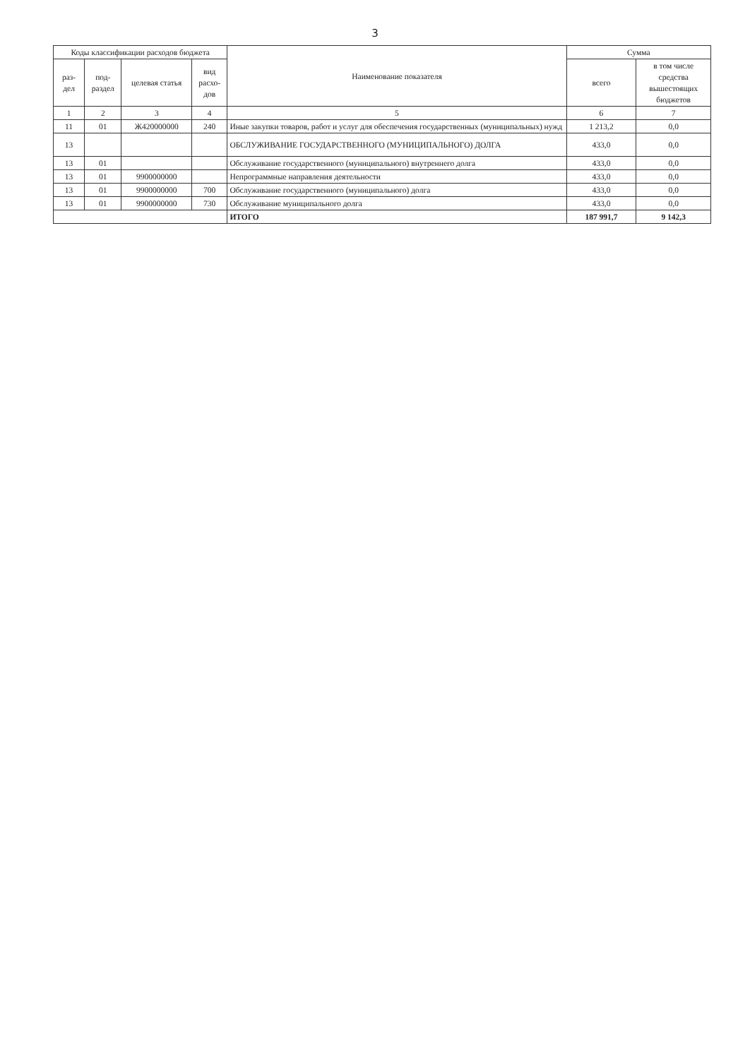3
| Коды классификации расходов бюджета | | | | Наименование показателя | Сумма | |
| --- | --- | --- | --- | --- | --- | --- |
| раз- дел | под- раздел | целевая статья | вид расхо- дов | | всего | в том числе средства вышестоящих бюджетов |
| 1 | 2 | 3 | 4 | 5 | 6 | 7 |
| 11 | 01 | Ж420000000 | 240 | Иные закупки товаров, работ и услуг для обеспечения государственных (муниципальных) нужд | 1 213,2 | 0,0 |
| 13 | | | | ОБСЛУЖИВАНИЕ ГОСУДАРСТВЕННОГО (МУНИЦИПАЛЬНОГО) ДОЛГА | 433,0 | 0,0 |
| 13 | 01 | | | Обслуживание государственного (муниципального) внутреннего долга | 433,0 | 0,0 |
| 13 | 01 | 9900000000 | | Непрограммные направления деятельности | 433,0 | 0,0 |
| 13 | 01 | 9900000000 | 700 | Обслуживание государственного (муниципального) долга | 433,0 | 0,0 |
| 13 | 01 | 9900000000 | 730 | Обслуживание муниципального долга | 433,0 | 0,0 |
| | | | | ИТОГО | 187 991,7 | 9 142,3 |